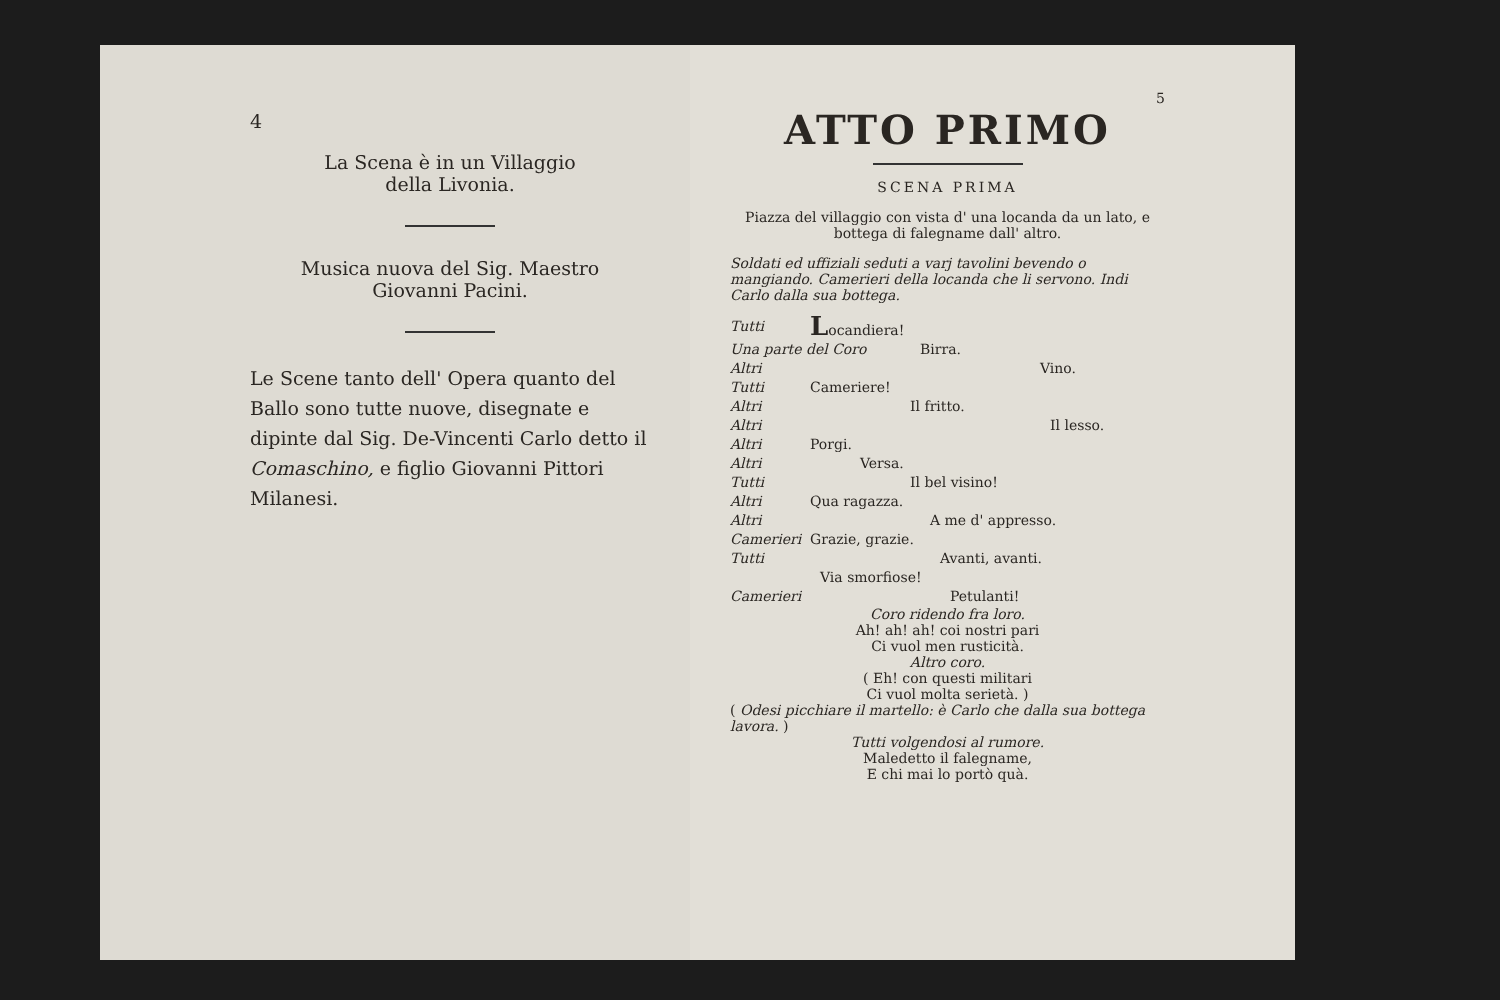4
La Scena è in un Villaggio
della Livonia.
Musica nuova del Sig. Maestro
Giovanni Pacini.
Le Scene tanto dell' Opera quanto del Ballo sono tutte nuove, disegnate e dipinte dal Sig. De-Vincenti Carlo detto il Comaschino, e figlio Giovanni Pittori Milanesi.
5
ATTO PRIMO
SCENA PRIMA
Piazza del villaggio con vista d' una locanda da un lato, e bottega di falegname dall' altro.
Soldati ed uffiziali seduti a varj tavolini bevendo o mangiando. Camerieri della locanda che li servono. Indi Carlo dalla sua bottega.
Tutti Locandiera!
Una parte del Coro Birra.
Altri Vino.
Tutti Cameriere!
Altri Il fritto.
Altri Il lesso.
Altri Porgi.
Altri Versa.
Tutti Il bel visino!
Altri Qua ragazza.
Altri A me d' appresso.
Camerieri Grazie, grazie.
Tutti Avanti, avanti.
Via smorfiose!
Camerieri Petulanti!
Coro ridendo fra loro.
Ah! ah! ah! coi nostri pari
Ci vuol men rusticità.
Altro coro.
( Eh! con questi militari
Ci vuol molta serietà. )
( Odesi picchiare il martello: è Carlo che dalla sua bottega lavora. )
Tutti volgendosi al rumore.
Maledetto il falegname,
E chi mai lo portò quà.